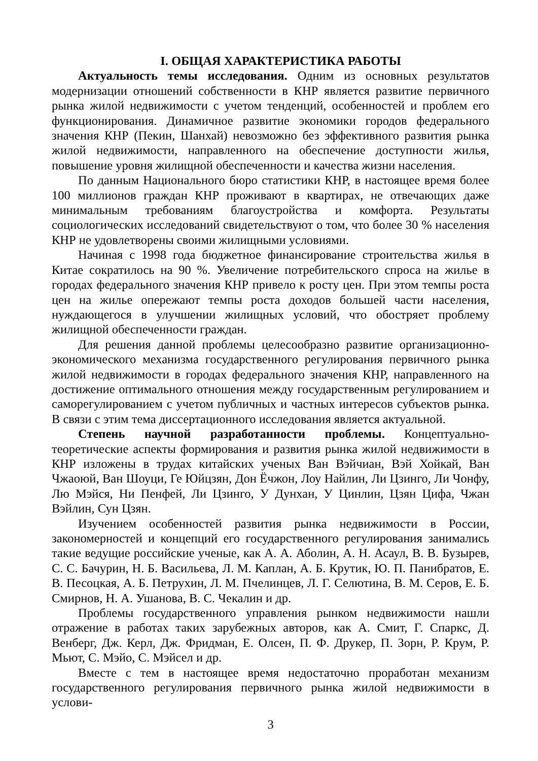I. ОБЩАЯ ХАРАКТЕРИСТИКА РАБОТЫ
Актуальность темы исследования. Одним из основных результатов модернизации отношений собственности в КНР является развитие первичного рынка жилой недвижимости с учетом тенденций, особенностей и проблем его функционирования. Динамичное развитие экономики городов федерального значения КНР (Пекин, Шанхай) невозможно без эффективного развития рынка жилой недвижимости, направленного на обеспечение доступности жилья, повышение уровня жилищной обеспеченности и качества жизни населения.
По данным Национального бюро статистики КНР, в настоящее время более 100 миллионов граждан КНР проживают в квартирах, не отвечающих даже минимальным требованиям благоустройства и комфорта. Результаты социологических исследований свидетельствуют о том, что более 30 % населения КНР не удовлетворены своими жилищными условиями.
Начиная с 1998 года бюджетное финансирование строительства жилья в Китае сократилось на 90 %. Увеличение потребительского спроса на жилье в городах федерального значения КНР привело к росту цен. При этом темпы роста цен на жилье опережают темпы роста доходов большей части населения, нуждающегося в улучшении жилищных условий, что обостряет проблему жилищной обеспеченности граждан.
Для решения данной проблемы целесообразно развитие организационно-экономического механизма государственного регулирования первичного рынка жилой недвижимости в городах федерального значения КНР, направленного на достижение оптимального отношения между государственным регулированием и саморегулированием с учетом публичных и частных интересов субъектов рынка. В связи с этим тема диссертационного исследования является актуальной.
Степень научной разработанности проблемы. Концептуально-теоретические аспекты формирования и развития рынка жилой недвижимости в КНР изложены в трудах китайских ученых Ван Вэйчиан, Вэй Хойкай, Ван Чжаоюй, Ван Шоуци, Ге Юйцзян, Дон Ёчжон, Лоу Найлин, Ли Цзинго, Ли Чонфу, Лю Мэйся, Ни Пенфей, Ли Цзинго, У Дунхан, У Цинлин, Цзян Цифа, Чжан Вэйлин, Сун Цзян.
Изучением особенностей развития рынка недвижимости в России, закономерностей и концепций его государственного регулирования занимались такие ведущие российские ученые, как А. А. Аболин, А. Н. Асаул, В. В. Бузырев, С. С. Бачурин, Н. Б. Васильева, Л. М. Каплан, А. Б. Крутик, Ю. П. Панибратов, Е. В. Песоцкая, А. Б. Петрухин, Л. М. Пчелинцев, Л. Г. Селютина, В. М. Серов, Е. Б. Смирнов, Н. А. Ушанова, В. С. Чекалин и др.
Проблемы государственного управления рынком недвижимости нашли отражение в работах таких зарубежных авторов, как А. Смит, Г. Спаркс, Д. Венберг, Дж. Керл, Дж. Фридман, Е. Олсен, П. Ф. Друкер, П. Зорн, Р. Крум, Р. Мьют, С. Мэйо, С. Мэйсел и др.
Вместе с тем в настоящее время недостаточно проработан механизм государственного регулирования первичного рынка жилой недвижимости в услови-
3